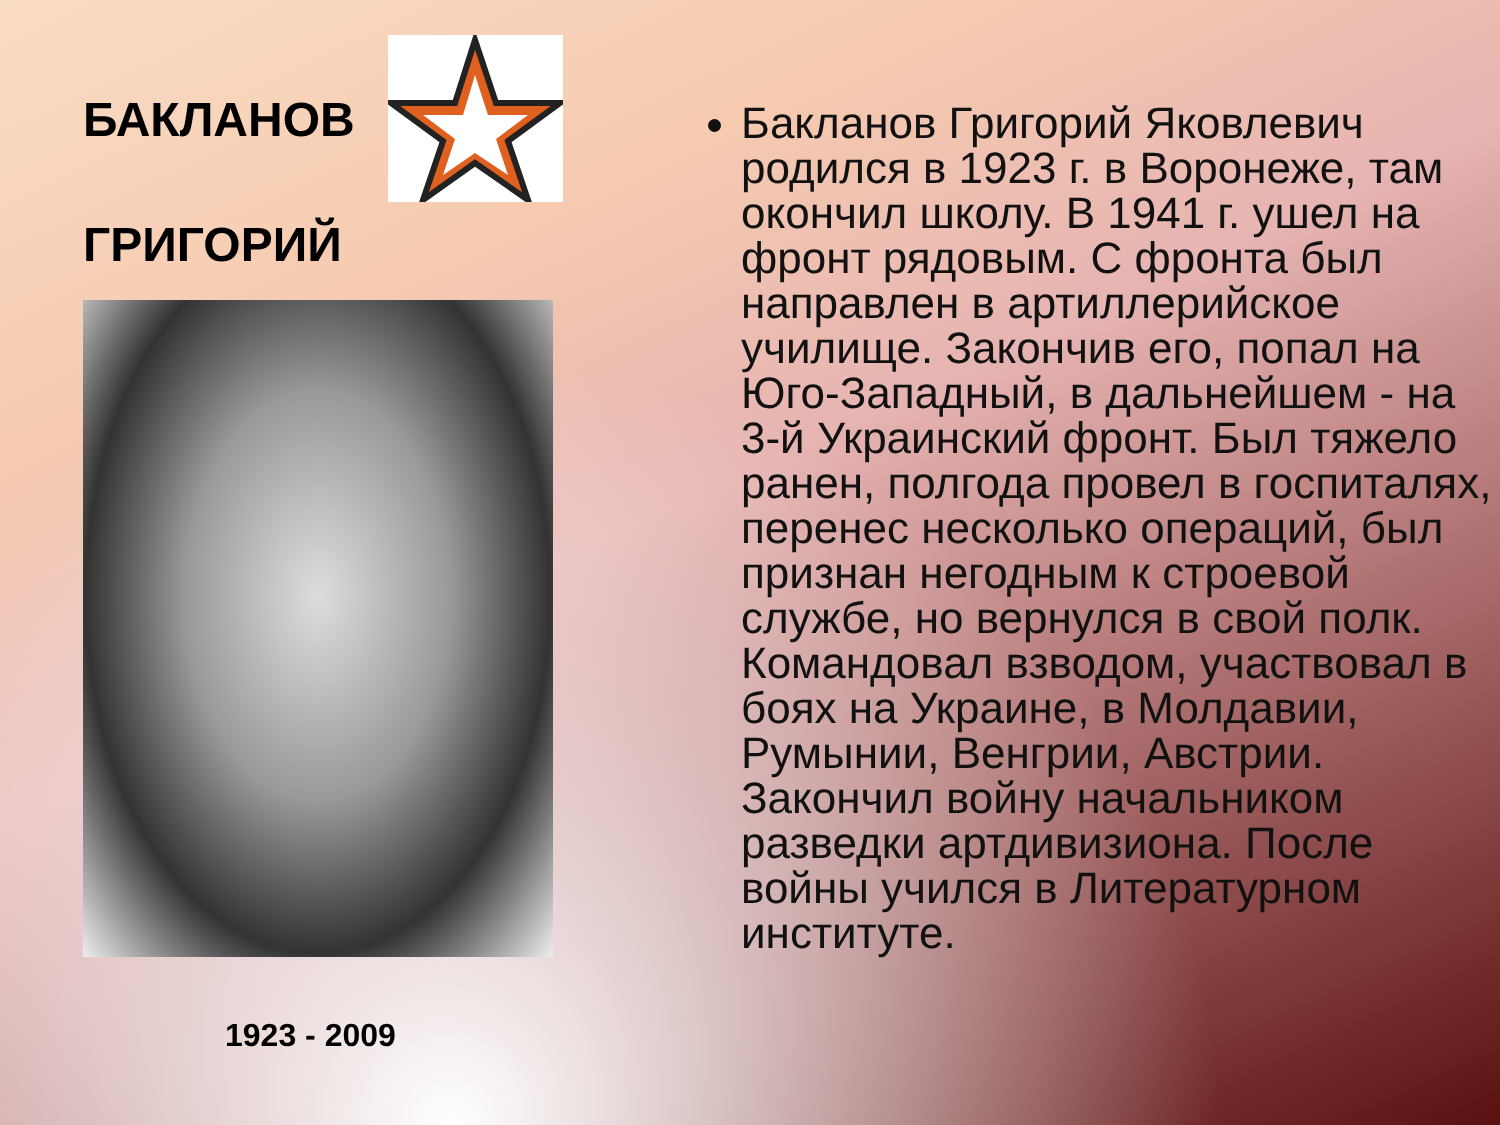БАКЛАНОВ
ГРИГОРИЙ
1923 - 2009
Бакланов Григорий Яковлевич родился в 1923 г. в Воронеже, там окончил школу. В 1941 г. ушел на фронт рядовым. С фронта был направлен в артиллерийское училище. Закончив его, попал на Юго-Западный, в дальнейшем - на 3-й Украинский фронт. Был тяжело ранен, полгода провел в госпиталях, перенес несколько операций, был признан негодным к строевой службе, но вернулся в свой полк. Командовал взводом, участвовал в боях на Украине, в Молдавии, Румынии, Венгрии, Австрии. Закончил войну начальником разведки артдивизиона. После войны учился в Литературном институте.